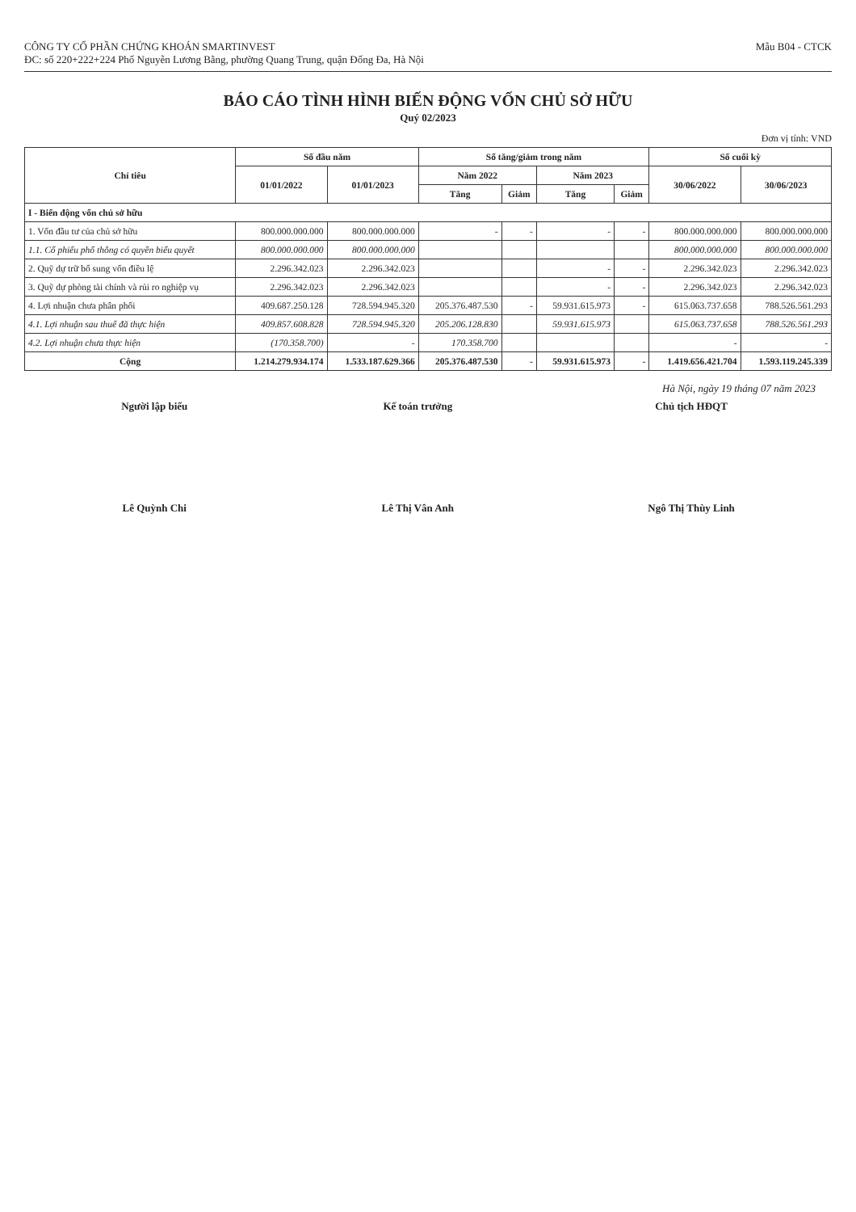CÔNG TY CỔ PHẦN CHỨNG KHOÁN SMARTINVEST
ĐC: số 220+222+224 Phố Nguyễn Lương Bằng, phường Quang Trung, quận Đống Đa, Hà Nội
Mẫu B04 - CTCK
BÁO CÁO TÌNH HÌNH BIẾN ĐỘNG VỐN CHỦ SỞ HỮU
Quý 02/2023
Đơn vị tính: VND
| Chỉ tiêu | Số đầu năm | | Số tăng/giảm trong năm | | | | Số cuối kỳ | |
| --- | --- | --- | --- | --- | --- | --- | --- | --- |
| | 01/01/2022 | 01/01/2023 | Năm 2022 | | Năm 2023 | | 30/06/2022 | 30/06/2023 |
| | | | Tăng | Giảm | Tăng | Giảm | | |
| I - Biến động vốn chủ sở hữu | | | | | | | | |
| 1. Vốn đầu tư của chủ sở hữu | 800.000.000.000 | 800.000.000.000 | - | - | - | - | 800.000.000.000 | 800.000.000.000 |
| 1.1. Cổ phiếu phổ thông có quyền biểu quyết | 800.000.000.000 | 800.000.000.000 | | | | | 800.000.000.000 | 800.000.000.000 |
| 2. Quỹ dự trữ bổ sung vốn điều lệ | 2.296.342.023 | 2.296.342.023 | | | - | - | 2.296.342.023 | 2.296.342.023 |
| 3. Quỹ dự phòng tài chính và rủi ro nghiệp vụ | 2.296.342.023 | 2.296.342.023 | | | - | - | 2.296.342.023 | 2.296.342.023 |
| 4. Lợi nhuận chưa phân phối | 409.687.250.128 | 728.594.945.320 | 205.376.487.530 | - | 59.931.615.973 | - | 615.063.737.658 | 788.526.561.293 |
| 4.1. Lợi nhuận sau thuế đã thực hiện | 409.857.608.828 | 728.594.945.320 | 205.206.128.830 | | 59.931.615.973 | | 615.063.737.658 | 788.526.561.293 |
| 4.2. Lợi nhuận chưa thực hiện | (170.358.700) | - | 170.358.700 | | | | - | - |
| Cộng | 1.214.279.934.174 | 1.533.187.629.366 | 205.376.487.530 | - | 59.931.615.973 | - | 1.419.656.421.704 | 1.593.119.245.339 |
Hà Nội, ngày 19 tháng 07 năm 2023
Người lập biểu Lê Quỳnh Chi Kế toán trưởng Lê Thị Vân Anh Chủ tịch HĐQT Ngô Thị Thùy Linh